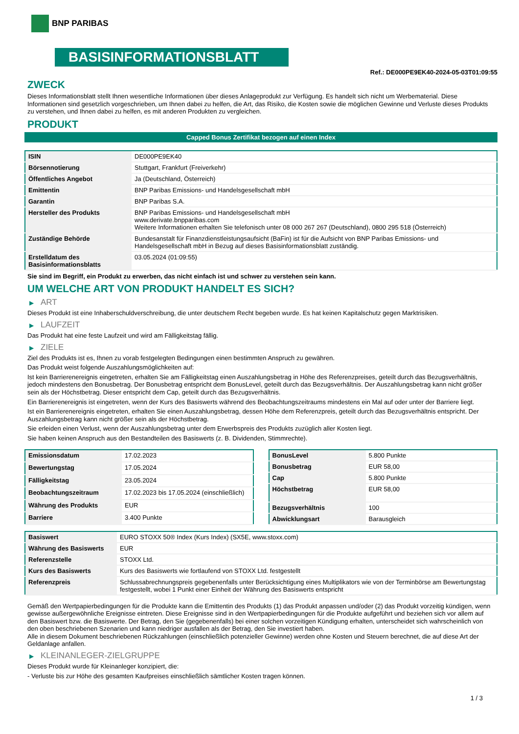BNP PARIBAS
BASISINFORMATIONSBLATT
Ref.: DE000PE9EK40-2024-05-03T01:09:55
ZWECK
Dieses Informationsblatt stellt Ihnen wesentliche Informationen über dieses Anlageprodukt zur Verfügung. Es handelt sich nicht um Werbematerial. Diese Informationen sind gesetzlich vorgeschrieben, um Ihnen dabei zu helfen, die Art, das Risiko, die Kosten sowie die möglichen Gewinne und Verluste dieses Produkts zu verstehen, und Ihnen dabei zu helfen, es mit anderen Produkten zu vergleichen.
PRODUKT
Capped Bonus Zertifikat bezogen auf einen Index
| ISIN | DE000PE9EK40 |
| Börsennotierung | Stuttgart, Frankfurt (Freiverkehr) |
| Öffentliches Angebot | Ja (Deutschland, Österreich) |
| Emittentin | BNP Paribas Emissions- und Handelsgesellschaft mbH |
| Garantin | BNP Paribas S.A. |
| Hersteller des Produkts | BNP Paribas Emissions- und Handelsgesellschaft mbH www.derivate.bnpparibas.com Weitere Informationen erhalten Sie telefonisch unter 08 000 267 267 (Deutschland), 0800 295 518 (Österreich) |
| Zuständige Behörde | Bundesanstalt für Finanzdienstleistungsaufsicht (BaFin) ist für die Aufsicht von BNP Paribas Emissions- und Handelsgesellschaft mbH in Bezug auf dieses Basisinformationsblatt zuständig. |
| Erstelldatum des Basisinformationsblatts | 03.05.2024 (01:09:55) |
Sie sind im Begriff, ein Produkt zu erwerben, das nicht einfach ist und schwer zu verstehen sein kann.
UM WELCHE ART VON PRODUKT HANDELT ES SICH?
▶ ART
Dieses Produkt ist eine Inhaberschuldverschreibung, die unter deutschem Recht begeben wurde. Es hat keinen Kapitalschutz gegen Marktrisiken.
▶ LAUFZEIT
Das Produkt hat eine feste Laufzeit und wird am Fälligkeitstag fällig.
▶ ZIELE
Ziel des Produkts ist es, Ihnen zu vorab festgelegten Bedingungen einen bestimmten Anspruch zu gewähren.
Das Produkt weist folgende Auszahlungsmöglichkeiten auf:
Ist kein Barrierenereignis eingetreten, erhalten Sie am Fälligkeitstag einen Auszahlungsbetrag in Höhe des Referenzpreises, geteilt durch das Bezugsverhältnis, jedoch mindestens den Bonusbetrag. Der Bonusbetrag entspricht dem BonusLevel, geteilt durch das Bezugsverhältnis. Der Auszahlungsbetrag kann nicht größer sein als der Höchstbetrag. Dieser entspricht dem Cap, geteilt durch das Bezugsverhältnis.
Ein Barrierenereignis ist eingetreten, wenn der Kurs des Basiswerts während des Beobachtungszeitraums mindestens ein Mal auf oder unter der Barriere liegt.
Ist ein Barrierenereignis eingetreten, erhalten Sie einen Auszahlungsbetrag, dessen Höhe dem Referenzpreis, geteilt durch das Bezugsverhältnis entspricht. Der Auszahlungsbetrag kann nicht größer sein als der Höchstbetrag.
Sie erleiden einen Verlust, wenn der Auszahlungsbetrag unter dem Erwerbspreis des Produkts zuzüglich aller Kosten liegt.
Sie haben keinen Anspruch aus den Bestandteilen des Basiswerts (z. B. Dividenden, Stimmrechte).
| Emissionsdatum | 17.02.2023 |
| Bewertungstag | 17.05.2024 |
| Fälligkeitstag | 23.05.2024 |
| Beobachtungszeitraum | 17.02.2023 bis 17.05.2024 (einschließlich) |
| Währung des Produkts | EUR |
| Barriere | 3.400 Punkte |
| BonusLevel | 5.800 Punkte |
| Bonusbetrag | EUR 58,00 |
| Cap | 5.800 Punkte |
| Höchstbetrag | EUR 58,00 |
| Bezugsverhältnis | 100 |
| Abwicklungsart | Barausgleich |
| Basiswert | EURO STOXX 50® Index (Kurs Index) (SX5E, www.stoxx.com) |
| Währung des Basiswerts | EUR |
| Referenzstelle | STOXX Ltd. |
| Kurs des Basiswerts | Kurs des Basiswerts wie fortlaufend von STOXX Ltd. festgestellt |
| Referenzpreis | Schlussabrechnungspreis gegebenenfalls unter Berücksichtigung eines Multiplikators wie von der Terminbörse am Bewertungstag festgestellt, wobei 1 Punkt einer Einheit der Währung des Basiswerts entspricht |
Gemäß den Wertpapierbedingungen für die Produkte kann die Emittentin des Produkts (1) das Produkt anpassen und/oder (2) das Produkt vorzeitig kündigen, wenn gewisse außergewöhnliche Ereignisse eintreten. Diese Ereignisse sind in den Wertpapierbedingungen für die Produkte aufgeführt und beziehen sich vor allem auf den Basiswert bzw. die Basiswerte. Der Betrag, den Sie (gegebenenfalls) bei einer solchen vorzeitigen Kündigung erhalten, unterscheidet sich wahrscheinlich von den oben beschriebenen Szenarien und kann niedriger ausfallen als der Betrag, den Sie investiert haben.
Alle in diesem Dokument beschriebenen Rückzahlungen (einschließlich potenzieller Gewinne) werden ohne Kosten und Steuern berechnet, die auf diese Art der Geldanlage anfallen.
▶ KLEINANLEGER-ZIELGRUPPE
Dieses Produkt wurde für Kleinanleger konzipiert, die:
- Verluste bis zur Höhe des gesamten Kaufpreises einschließlich sämtlicher Kosten tragen können.
1 / 3